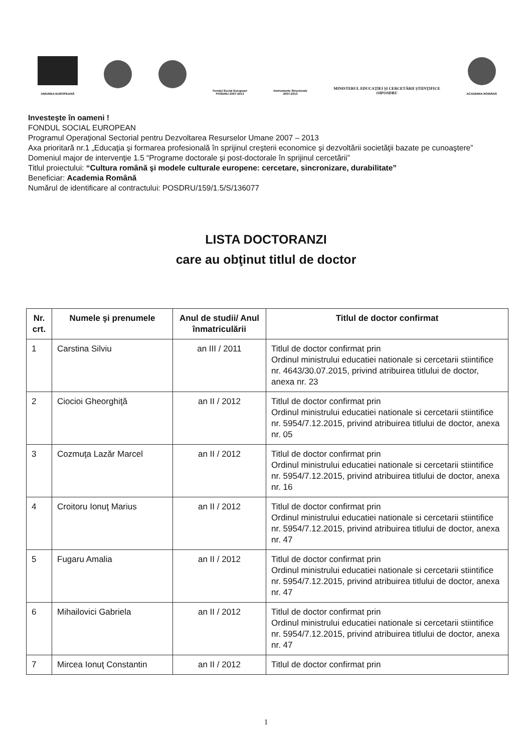UNIUNEA EUROPEANĂ
Fondul Social European
POSDRU 2007-2013
Instrumente Structurale
2007-2013
MINISTERUL EDUCAŢIEI ŞI CERCETĂRII ŞTIINŢIFICE
OIPOSDRU
ACADEMIA ROMÂNĂ
Investeşte în oameni !
FONDUL SOCIAL EUROPEAN
Programul Operaţional Sectorial pentru Dezvoltarea Resurselor Umane 2007 – 2013
Axa prioritară nr.1 „Educaţia şi formarea profesională în sprijinul creşterii economice şi dezvoltării societăţii bazate pe cunoaştere”
Domeniul major de intervenţie 1.5 “Programe doctorale şi post-doctorale în sprijinul cercetării”
Titlul proiectului: “Cultura română şi modele culturale europene: cercetare, sincronizare, durabilitate”
Beneficiar: Academia Română
Numărul de identificare al contractului: POSDRU/159/1.5/S/136077
LISTA DOCTORANZI
care au obţinut titlul de doctor
| Nr. crt. | Numele şi prenumele | Anul de studii/ Anul înmatriculării | Titlul de doctor confirmat |
| --- | --- | --- | --- |
| 1 | Carstina Silviu | an III / 2011 | Titlul de doctor confirmat prin Ordinul ministrului educatiei nationale si cercetarii stiintifice nr. 4643/30.07.2015, privind atribuirea titlului de doctor, anexa nr. 23 |
| 2 | Ciocioi Gheorghiţă | an II / 2012 | Titlul de doctor confirmat prin Ordinul ministrului educatiei nationale si cercetarii stiintifice nr. 5954/7.12.2015, privind atribuirea titlului de doctor, anexa nr. 05 |
| 3 | Cozmuţa Lazăr Marcel | an II / 2012 | Titlul de doctor confirmat prin Ordinul ministrului educatiei nationale si cercetarii stiintifice nr. 5954/7.12.2015, privind atribuirea titlului de doctor, anexa nr. 16 |
| 4 | Croitoru Ionuţ Marius | an II / 2012 | Titlul de doctor confirmat prin Ordinul ministrului educatiei nationale si cercetarii stiintifice nr. 5954/7.12.2015, privind atribuirea titlului de doctor, anexa nr. 47 |
| 5 | Fugaru Amalia | an II / 2012 | Titlul de doctor confirmat prin Ordinul ministrului educatiei nationale si cercetarii stiintifice nr. 5954/7.12.2015, privind atribuirea titlului de doctor, anexa nr. 47 |
| 6 | Mihailovici Gabriela | an II / 2012 | Titlul de doctor confirmat prin Ordinul ministrului educatiei nationale si cercetarii stiintifice nr. 5954/7.12.2015, privind atribuirea titlului de doctor, anexa nr. 47 |
| 7 | Mircea Ionuţ Constantin | an II / 2012 | Titlul de doctor confirmat prin |
1